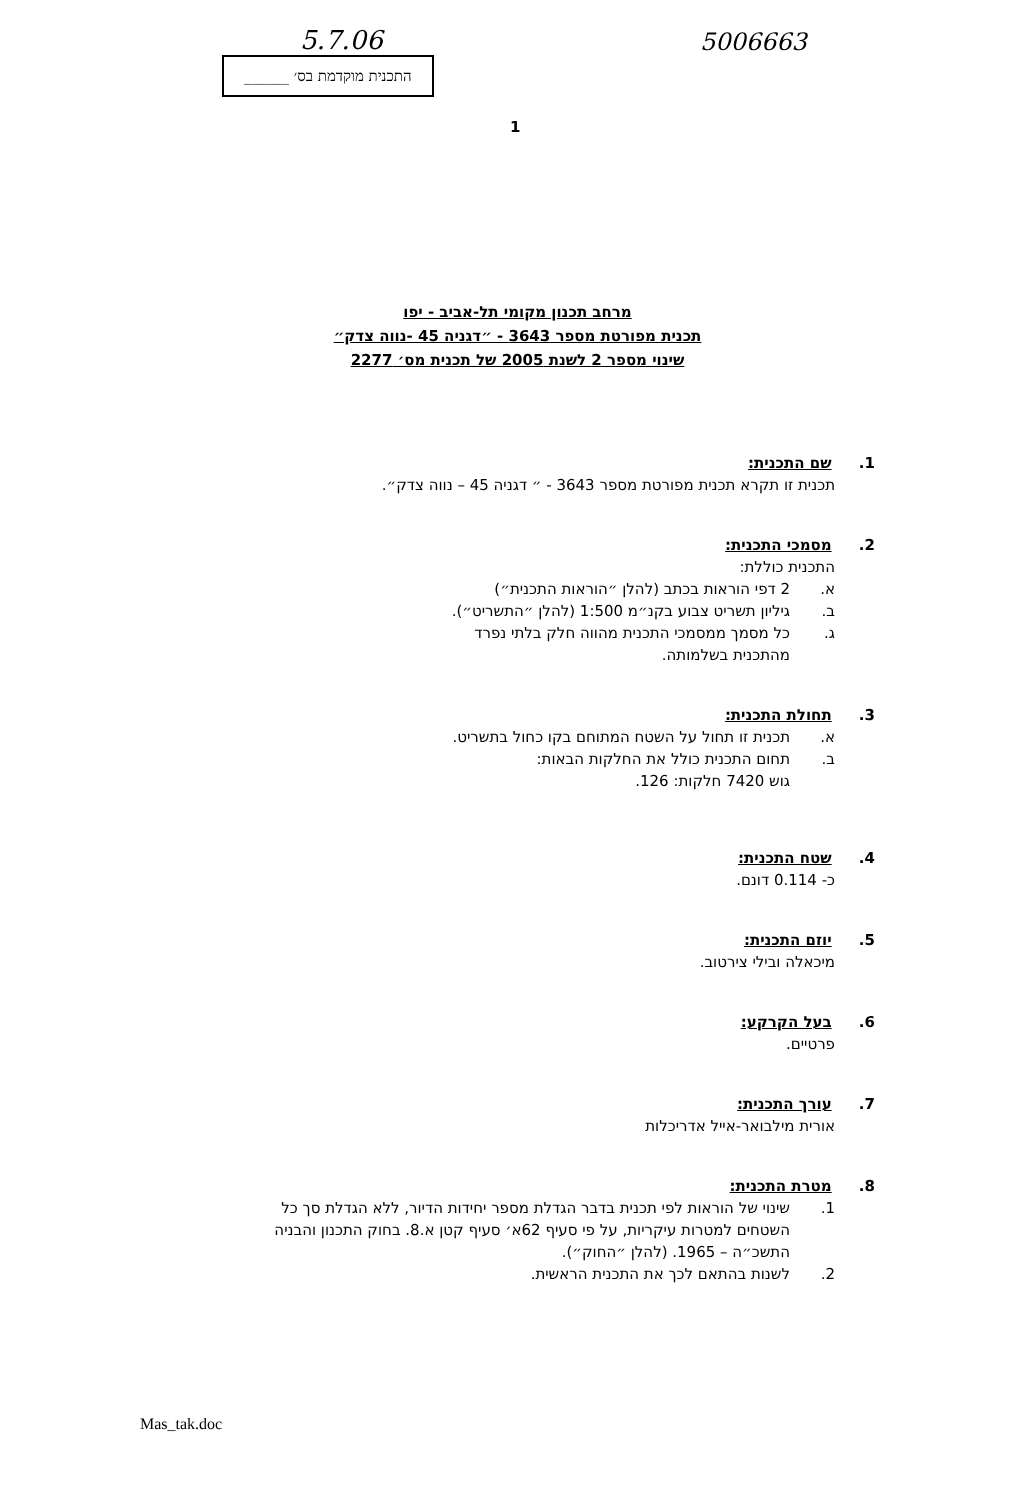5.7.06 5006663
התכנית מוקדמת בס׳ ______
1
מרחב תכנון מקומי תל-אביב - יפו
תכנית מפורטת מספר 3643 - ״דגניה 45 -נווה צדק״
שינוי מספר 2 לשנת 2005 של תכנית מס׳ 2277
1. שם התכנית:
תכנית זו תקרא תכנית מפורטת מספר 3643 - ״ דגניה 45 – נווה צדק״.
2. מסמכי התכנית:
התכנית כוללת:
א. 2 דפי הוראות בכתב (להלן ״הוראות התכנית״)
ב. גיליון תשריט צבוע בקנ״מ 1:500 (להלן ״התשריט״).
ג. כל מסמך ממסמכי התכנית מהווה חלק בלתי נפרד
מהתכנית בשלמותה.
3. תחולת התכנית:
א. תכנית זו תחול על השטח המתוחם בקו כחול בתשריט.
ב. תחום התכנית כולל את החלקות הבאות:
גוש 7420 חלקות: 126.
4. שטח התכנית:
כ- 0.114 דונם.
5. יוזם התכנית:
מיכאלה ובילי צירטוב.
6. בעל הקרקע:
פרטיים.
7. עורך התכנית:
אורית מילבואר-אייל אדריכלות
8. מטרת התכנית:
1. שינוי של הוראות לפי תכנית בדבר הגדלת מספר יחידות הדיור, ללא הגדלת סך כל השטחים למטרות עיקריות, על פי סעיף 62א׳ סעיף קטן א.8. בחוק התכנון והבניה התשכ״ה – 1965. (להלן ״החוק״).
2. לשנות בהתאם לכך את התכנית הראשית.
Mas_tak.doc